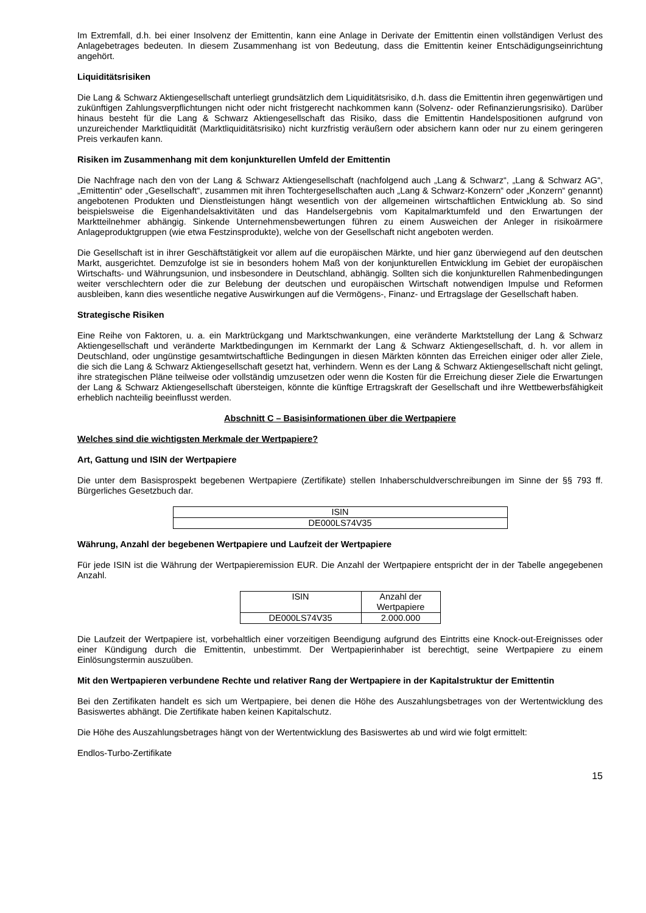Im Extremfall, d.h. bei einer Insolvenz der Emittentin, kann eine Anlage in Derivate der Emittentin einen vollständigen Verlust des Anlagebetrages bedeuten. In diesem Zusammenhang ist von Bedeutung, dass die Emittentin keiner Entschädigungseinrichtung angehört.
Liquiditätsrisiken
Die Lang & Schwarz Aktiengesellschaft unterliegt grundsätzlich dem Liquiditätsrisiko, d.h. dass die Emittentin ihren gegenwärtigen und zukünftigen Zahlungsverpflichtungen nicht oder nicht fristgerecht nachkommen kann (Solvenz- oder Refinanzierungsrisiko). Darüber hinaus besteht für die Lang & Schwarz Aktiengesellschaft das Risiko, dass die Emittentin Handelspositionen aufgrund von unzureichender Marktliquidität (Marktliquiditätsrisiko) nicht kurzfristig veräußern oder absichern kann oder nur zu einem geringeren Preis verkaufen kann.
Risiken im Zusammenhang mit dem konjunkturellen Umfeld der Emittentin
Die Nachfrage nach den von der Lang & Schwarz Aktiengesellschaft (nachfolgend auch „Lang & Schwarz“, „Lang & Schwarz AG“, „Emittentin“ oder „Gesellschaft“, zusammen mit ihren Tochtergesellschaften auch „Lang & Schwarz-Konzern“ oder „Konzern“ genannt) angebotenen Produkten und Dienstleistungen hängt wesentlich von der allgemeinen wirtschaftlichen Entwicklung ab. So sind beispielsweise die Eigenhandelsaktivitäten und das Handelsergebnis vom Kapitalmarktumfeld und den Erwartungen der Marktteilnehmer abhängig. Sinkende Unternehmensbewertungen führen zu einem Ausweichen der Anleger in risikoärmere Anlageproduktgruppen (wie etwa Festzinsprodukte), welche von der Gesellschaft nicht angeboten werden.
Die Gesellschaft ist in ihrer Geschäftstätigkeit vor allem auf die europäischen Märkte, und hier ganz überwiegend auf den deutschen Markt, ausgerichtet. Demzufolge ist sie in besonders hohem Maß von der konjunkturellen Entwicklung im Gebiet der europäischen Wirtschafts- und Währungsunion, und insbesondere in Deutschland, abhängig. Sollten sich die konjunkturellen Rahmenbedingungen weiter verschlechtern oder die zur Belebung der deutschen und europäischen Wirtschaft notwendigen Impulse und Reformen ausbleiben, kann dies wesentliche negative Auswirkungen auf die Vermögens-, Finanz- und Ertragslage der Gesellschaft haben.
Strategische Risiken
Eine Reihe von Faktoren, u. a. ein Marktrückgang und Marktschwankungen, eine veränderte Marktstellung der Lang & Schwarz Aktiengesellschaft und veränderte Marktbedingungen im Kernmarkt der Lang & Schwarz Aktiengesellschaft, d. h. vor allem in Deutschland, oder ungünstige gesamtwirtschaftliche Bedingungen in diesen Märkten könnten das Erreichen einiger oder aller Ziele, die sich die Lang & Schwarz Aktiengesellschaft gesetzt hat, verhindern. Wenn es der Lang & Schwarz Aktiengesellschaft nicht gelingt, ihre strategischen Pläne teilweise oder vollständig umzusetzen oder wenn die Kosten für die Erreichung dieser Ziele die Erwartungen der Lang & Schwarz Aktiengesellschaft übersteigen, könnte die künftige Ertragskraft der Gesellschaft und ihre Wettbewerbsfähigkeit erheblich nachteilig beeinflusst werden.
Abschnitt C – Basisinformationen über die Wertpapiere
Welches sind die wichtigsten Merkmale der Wertpapiere?
Art, Gattung und ISIN der Wertpapiere
Die unter dem Basisprospekt begebenen Wertpapiere (Zertifikate) stellen Inhaberschuldverschreibungen im Sinne der §§ 793 ff. Bürgerliches Gesetzbuch dar.
| ISIN |
| --- |
| DE000LS74V35 |
Währung, Anzahl der begebenen Wertpapiere und Laufzeit der Wertpapiere
Für jede ISIN ist die Währung der Wertpapieremission EUR. Die Anzahl der Wertpapiere entspricht der in der Tabelle angegebenen Anzahl.
| ISIN | Anzahl der Wertpapiere |
| --- | --- |
| DE000LS74V35 | 2.000.000 |
Die Laufzeit der Wertpapiere ist, vorbehaltlich einer vorzeitigen Beendigung aufgrund des Eintritts eine Knock-out-Ereignisses oder einer Kündigung durch die Emittentin, unbestimmt. Der Wertpapierinhaber ist berechtigt, seine Wertpapiere zu einem Einlösungstermin auszuüben.
Mit den Wertpapieren verbundene Rechte und relativer Rang der Wertpapiere in der Kapitalstruktur der Emittentin
Bei den Zertifikaten handelt es sich um Wertpapiere, bei denen die Höhe des Auszahlungsbetrages von der Wertentwicklung des Basiswertes abhängt. Die Zertifikate haben keinen Kapitalschutz.
Die Höhe des Auszahlungsbetrages hängt von der Wertentwicklung des Basiswertes ab und wird wie folgt ermittelt:
Endlos-Turbo-Zertifikate
15